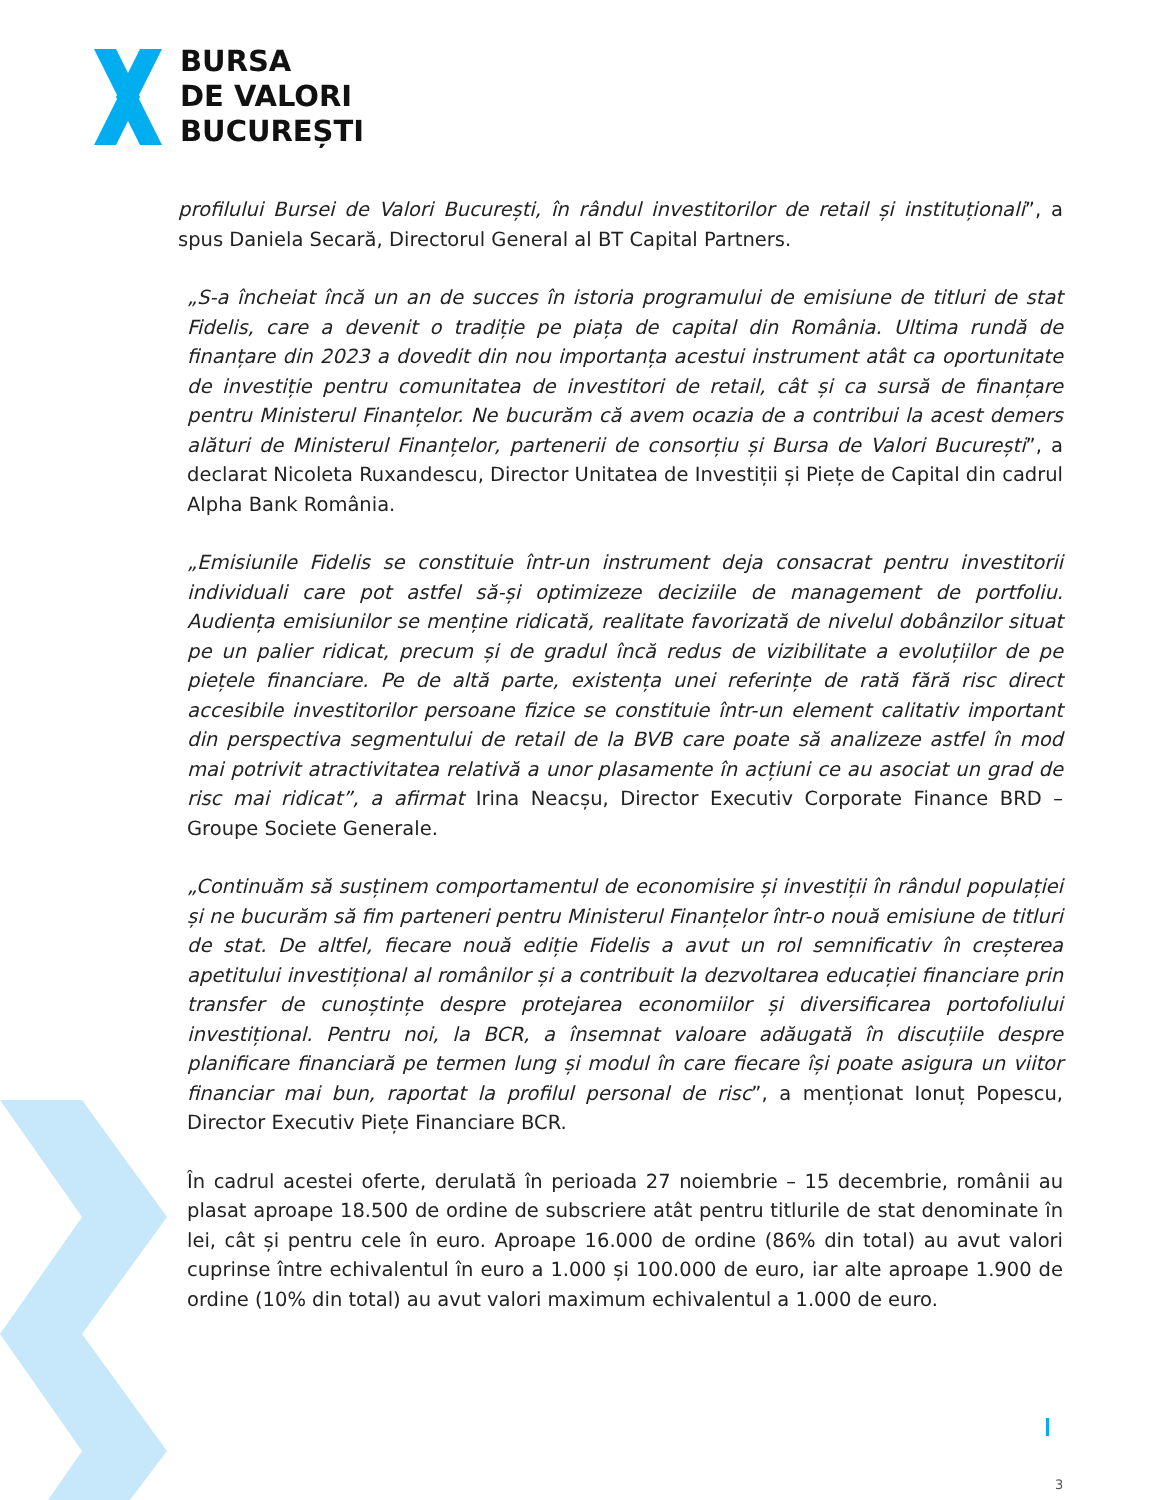BURSA
DE VALORI
BUCUREȘTI
profilului Bursei de Valori București, în rândul investitorilor de retail și instituționali”, a spus Daniela Secară, Directorul General al BT Capital Partners.
„S-a încheiat încă un an de succes în istoria programului de emisiune de titluri de stat Fidelis, care a devenit o tradiție pe piața de capital din România. Ultima rundă de finanțare din 2023 a dovedit din nou importanța acestui instrument atât ca oportunitate de investiție pentru comunitatea de investitori de retail, cât și ca sursă de finanțare pentru Ministerul Finanțelor. Ne bucurăm că avem ocazia de a contribui la acest demers alături de Ministerul Finanțelor, partenerii de consorțiu și Bursa de Valori București”, a declarat Nicoleta Ruxandescu, Director Unitatea de Investiții și Piețe de Capital din cadrul Alpha Bank România.
„Emisiunile Fidelis se constituie într-un instrument deja consacrat pentru investitorii individuali care pot astfel să-și optimizeze deciziile de management de portfoliu. Audiența emisiunilor se menține ridicată, realitate favorizată de nivelul dobânzilor situat pe un palier ridicat, precum și de gradul încă redus de vizibilitate a evoluțiilor de pe piețele financiare. Pe de altă parte, existența unei referințe de rată fără risc direct accesibile investitorilor persoane fizice se constituie într-un element calitativ important din perspectiva segmentului de retail de la BVB care poate să analizeze astfel în mod mai potrivit atractivitatea relativă a unor plasamente în acțiuni ce au asociat un grad de risc mai ridicat”, a afirmat Irina Neacșu, Director Executiv Corporate Finance BRD – Groupe Societe Generale.
„Continuăm să susținem comportamentul de economisire și investiții în rândul populației și ne bucurăm să fim parteneri pentru Ministerul Finanțelor într-o nouă emisiune de titluri de stat. De altfel, fiecare nouă ediție Fidelis a avut un rol semnificativ în creșterea apetitului investițional al românilor și a contribuit la dezvoltarea educației financiare prin transfer de cunoștințe despre protejarea economiilor și diversificarea portofoliului investițional. Pentru noi, la BCR, a însemnat valoare adăugată în discuțiile despre planificare financiară pe termen lung și modul în care fiecare își poate asigura un viitor financiar mai bun, raportat la profilul personal de risc”, a menționat Ionuț Popescu, Director Executiv Piețe Financiare BCR.
În cadrul acestei oferte, derulată în perioada 27 noiembrie – 15 decembrie, românii au plasat aproape 18.500 de ordine de subscriere atât pentru titlurile de stat denominate în lei, cât și pentru cele în euro. Aproape 16.000 de ordine (86% din total) au avut valori cuprinse între echivalentul în euro a 1.000 și 100.000 de euro, iar alte aproape 1.900 de ordine (10% din total) au avut valori maximum echivalentul a 1.000 de euro.
3